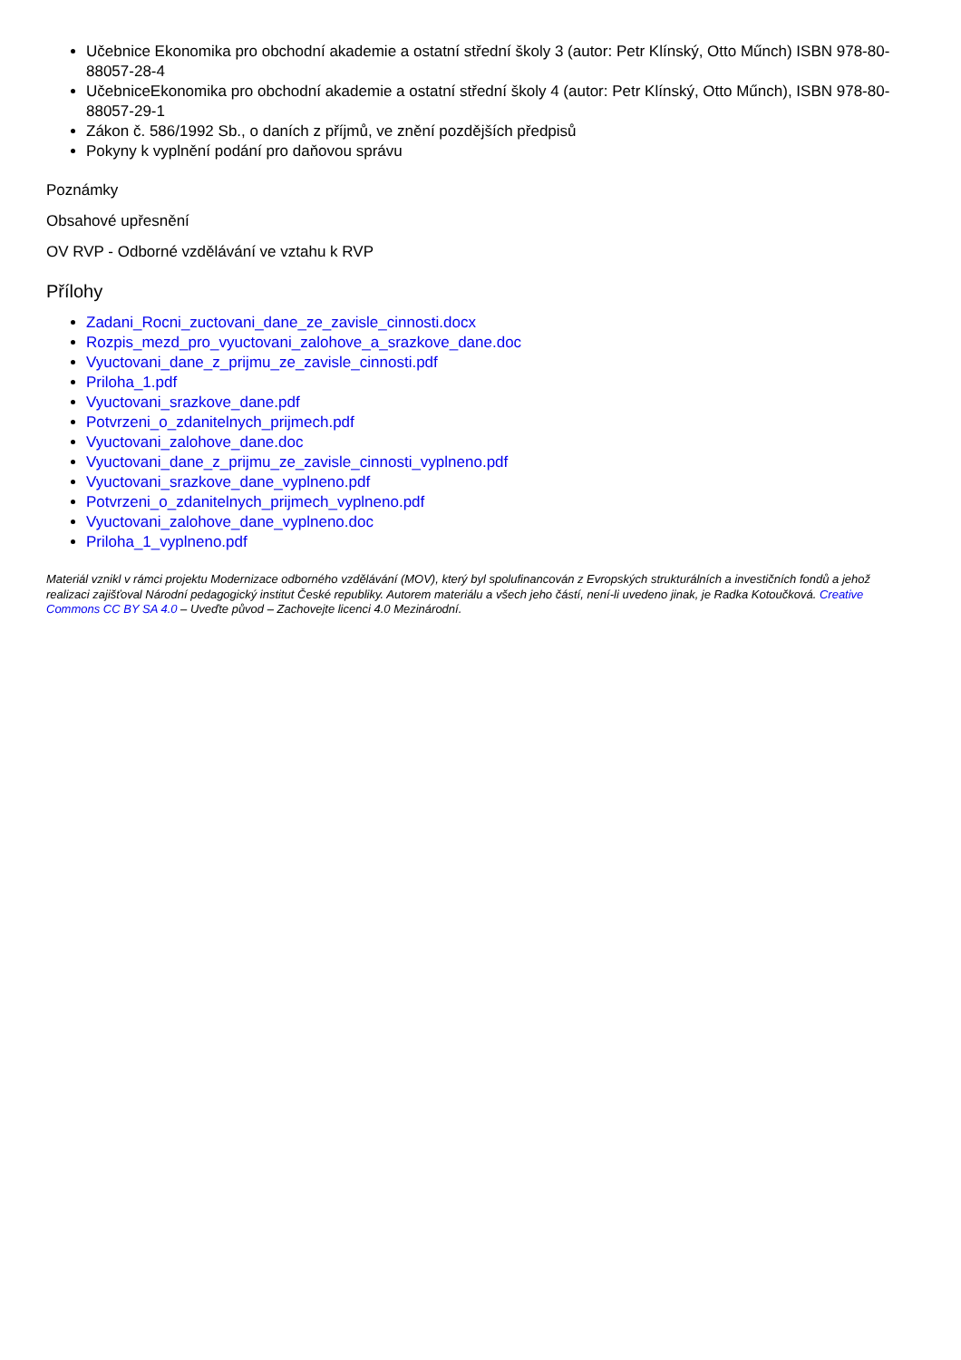Učebnice Ekonomika pro obchodní akademie a ostatní střední školy 3 (autor: Petr Klínský, Otto Műnch) ISBN 978-80-88057-28-4
UčebniceEkonomika pro obchodní akademie a ostatní střední školy 4 (autor: Petr Klínský, Otto Műnch), ISBN 978-80-88057-29-1
Zákon č. 586/1992 Sb., o daních z příjmů, ve znění pozdějších předpisů
Pokyny k vyplnění podání pro daňovou správu
Poznámky
Obsahové upřesnění
OV RVP - Odborné vzdělávání ve vztahu k RVP
Přílohy
Zadani_Rocni_zuctovani_dane_ze_zavisle_cinnosti.docx
Rozpis_mezd_pro_vyuctovani_zalohove_a_srazkove_dane.doc
Vyuctovani_dane_z_prijmu_ze_zavisle_cinnosti.pdf
Priloha_1.pdf
Vyuctovani_srazkove_dane.pdf
Potvrzeni_o_zdanitelnych_prijmech.pdf
Vyuctovani_zalohove_dane.doc
Vyuctovani_dane_z_prijmu_ze_zavisle_cinnosti_vyplneno.pdf
Vyuctovani_srazkove_dane_vyplneno.pdf
Potvrzeni_o_zdanitelnych_prijmech_vyplneno.pdf
Vyuctovani_zalohove_dane_vyplneno.doc
Priloha_1_vyplneno.pdf
Materiál vznikl v rámci projektu Modernizace odborného vzdělávání (MOV), který byl spolufinancován z Evropských strukturálních a investičních fondů a jehož realizaci zajišťoval Národní pedagogický institut České republiky. Autorem materiálu a všech jeho částí, není-li uvedeno jinak, je Radka Kotoučková. Creative Commons CC BY SA 4.0 – Uveďte původ – Zachovejte licenci 4.0 Mezinárodní.